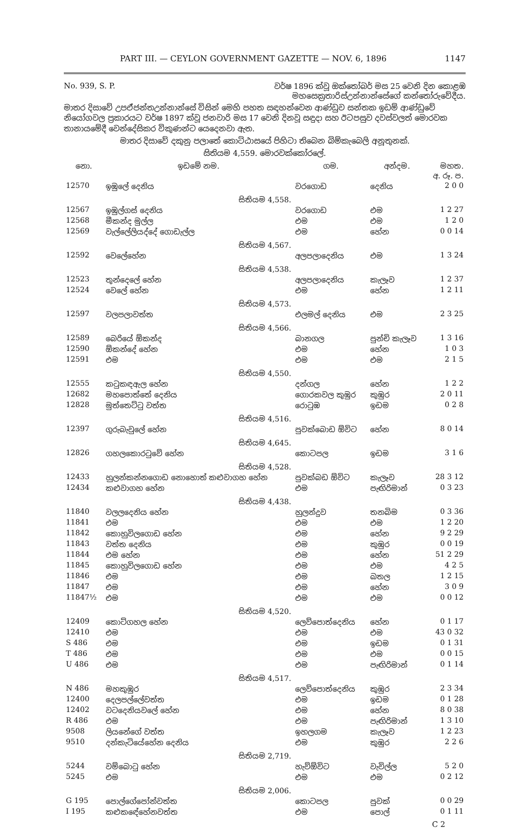PART III. — CEYLON GOVERNMENT GAZETTE — NOV. 6, 1896 1147
No. 939, S. P. වර්ෂ 1896 ක්වූ ඔක්තෝබර් මස 25 වෙනි දින කොළඹ
මහසෙක්‍රතාරිස්උන්නාන්සේගේ කන්තෝරුවේදීය.
මාතර දිසාවේ උපඒජන්තඋන්නාන්සේ විසින් මෙහි පහත සඳහන්වෙන ආණ්ඩුව සන්තක ඉඩම් ආණ්ඩුවේ නියෝගවල ප්‍රකාරයට වර්ෂ 1897 ක්වූ ජනවාරි මස 17 වෙනි දිනවූ සඳුදා සහ ඊටපසුව දවස්වලත් මොරවක තානායමේදී වෙන්දේසිකර විකුණන්ට යෙදෙනවා ඇත.
මාතර දිසාවේ දකුනු පලාතේ කොට්ඨාසයේ පිහිටා තිබෙන බිම්කැබෙලි අනූතුනක්.
සිතියම 4,559. මොරවක්කෝරලේ.
| නො. | ඉඩමේ නම. | ගම. | අන්දම. | මහත. අ. රූ. ප. |
| --- | --- | --- | --- | --- |
| 12570 | ඉඹුලේ දෙනිය | වරගොඩ | දෙනිය | 2 0 0 |
| සිතියම 4,558. | | | | |
| 12567 | ඉඹුල්ගස් දෙනිය | වරගොඩ | එම | 1 2 27 |
| 12568 | මීකන්ද මුල්ල | එම | එම | 1 2 0 |
| 12569 | වැල්ලේලියද්දේ ගොඩැල්ල | එම | හේන | 0 0 14 |
| සිතියම 4,567. | | | | |
| 12592 | වෙලේහේන | අලපලාදෙනිය | එම | 1 3 24 |
| සිතියම 4,538. | | | | |
| 12523 | තුන්දෙලේ හේන | අලපලාදෙනිය | කැලෑව | 1 2 37 |
| 12524 | වෙලේ හේන | එම | හේන | 1 2 11 |
| සිතියම 4,573. | | | | |
| 12597 | වලපලාවත්ත | එලමල් දෙනිය | එම | 2 3 25 |
| සිතියම 4,566. | | | | |
| 12589 | බෙරියේ ඕකන්ද | බානගල | පුන්චි කැලෑව | 1 3 16 |
| 12590 | ඕකන්දේ හේන | එම | හේන | 1 0 3 |
| 12591 | එම | එම | එම | 2 1 5 |
| සිතියම 4,550. | | | | |
| 12555 | කටුකඳඇල හේන | දන්ගල | හේන | 1 2 2 |
| 12682 | මහපොත්තේ දෙනිය | ගොරකවල කුඹුර | කුඹුර | 2 0 11 |
| 12828 | මුත්තෙට්ටු වත්ත | රොටුඹ | ඉඩම | 0 2 8 |
| සිතියම 4,516. | | | | |
| 12397 | ගුරුබැවුලේ හේන | පුවක්බොඩ ඕවිට | හේන | 8 0 14 |
| සිතියම 4,645. | | | | |
| 12826 | ගහලකොරටුවේ හේන | කොටපල | ඉඩම | 3 1 6 |
| සිතියම 4,528. | | | | |
| 12433 | හුලන්කන්නගොඩ නොහොත් කළුවාගහ හේන | පුවක්බඩ ඕවිට | කැලෑව | 28 3 12 |
| 12434 | කළුවාගහ හේන | එම | පැඟිරිමාන් | 0 3 23 |
| සිතියම 4,438. | | | | |
| 11840 | වලලදෙනිය හේන | හුලන්දුව | තනබිම | 0 3 36 |
| 11841 | එම | එම | එම | 1 2 20 |
| 11842 | කොහුවිලගොඩ හේන | එම | හේන | 9 2 29 |
| 11843 | වත්ත දෙනිය | එම | කුඹුර | 0 0 19 |
| 11844 | එම හේන | එම | හේන | 51 2 29 |
| 11845 | කොහුවිලගොඩ හේන | එම | එම | 4 2 5 |
| 11846 | එම | එම | ඛතල | 1 2 15 |
| 11847 | එම | එම | හේන | 3 0 9 |
| 11847½ | එම | එම | එම | 0 0 12 |
| සිතියම 4,520. | | | | |
| 12409 | කොට්ගහල හේන | ලෙව්පොත්දෙනිය | හේන | 0 1 17 |
| 12410 | එම | එම | එම | 43 0 32 |
| S 486 | එම | එම | ඉඩම | 0 1 31 |
| T 486 | එම | එම | එම | 0 0 15 |
| U 486 | එම | එම | පැඟිරිමාන් | 0 1 14 |
| සිතියම 4,517. | | | | |
| N 486 | මහකුඹුර | ලෙව්පොත්දෙනිය | කුඹුර | 2 3 34 |
| 12400 | දෙලපල්ලේවත්ත | එම | ඉඩම | 0 1 28 |
| 12402 | වටදෙනියවලේ හේන | එම | හේන | 8 0 38 |
| R 486 | එම | එම | පැඟිරිමාන් | 1 3 10 |
| 9508 | ලියනේගේ වත්ත | ඉහලගම | කැලෑව | 1 2 23 |
| 9510 | දන්කැටියේහේන දෙනිය | එම | කුඹුර | 2 2 6 |
| සිතියම 2,719. | | | | |
| 5244 | වම්බොටු හේන | හැව්ඕවිට | වැවිල්ල | 5 2 0 |
| 5245 | එම | එම | එම | 0 2 12 |
| සිතියම 2,006. | | | | |
| G 195 | පොල්ගේපෝන්වත්ත | කොටපල | පුවක් | 0 0 29 |
| I 195 | කළුකඳේහේනවත්ත | එම | පොල් | 0 1 11 |
C 2